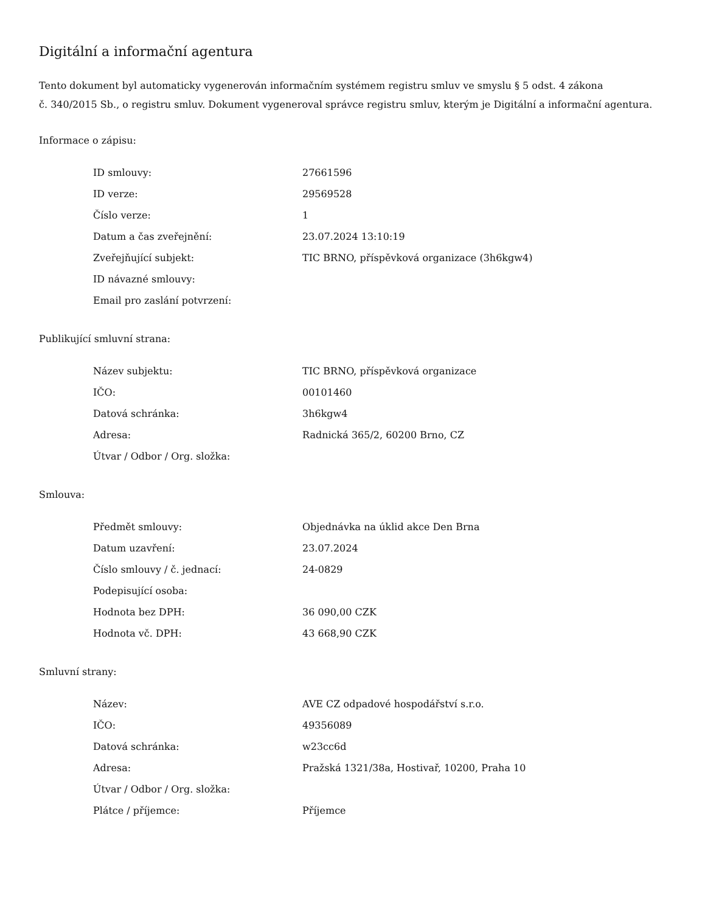Digitální a informační agentura
Tento dokument byl automaticky vygenerován informačním systémem registru smluv ve smyslu § 5 odst. 4 zákona
č. 340/2015 Sb., o registru smluv. Dokument vygeneroval správce registru smluv, kterým je Digitální a informační agentura.
Informace o zápisu:
| ID smlouvy: | 27661596 |
| ID verze: | 29569528 |
| Číslo verze: | 1 |
| Datum a čas zveřejnění: | 23.07.2024 13:10:19 |
| Zveřejňující subjekt: | TIC BRNO, příspěvková organizace (3h6kgw4) |
| ID návazné smlouvy: | |
| Email pro zaslání potvrzení: | |
Publikující smluvní strana:
| Název subjektu: | TIC BRNO, příspěvková organizace |
| IČO: | 00101460 |
| Datová schránka: | 3h6kgw4 |
| Adresa: | Radnická 365/2, 60200 Brno, CZ |
| Útvar / Odbor / Org. složka: | |
Smlouva:
| Předmět smlouvy: | Objednávka na úklid akce Den Brna |
| Datum uzavření: | 23.07.2024 |
| Číslo smlouvy / č. jednací: | 24-0829 |
| Podepisující osoba: | |
| Hodnota bez DPH: | 36 090,00 CZK |
| Hodnota vč. DPH: | 43 668,90 CZK |
Smluvní strany:
| Název: | AVE CZ odpadové hospodářství s.r.o. |
| IČO: | 49356089 |
| Datová schránka: | w23cc6d |
| Adresa: | Pražská 1321/38a, Hostivař, 10200, Praha 10 |
| Útvar / Odbor / Org. složka: | |
| Plátce / příjemce: | Příjemce |